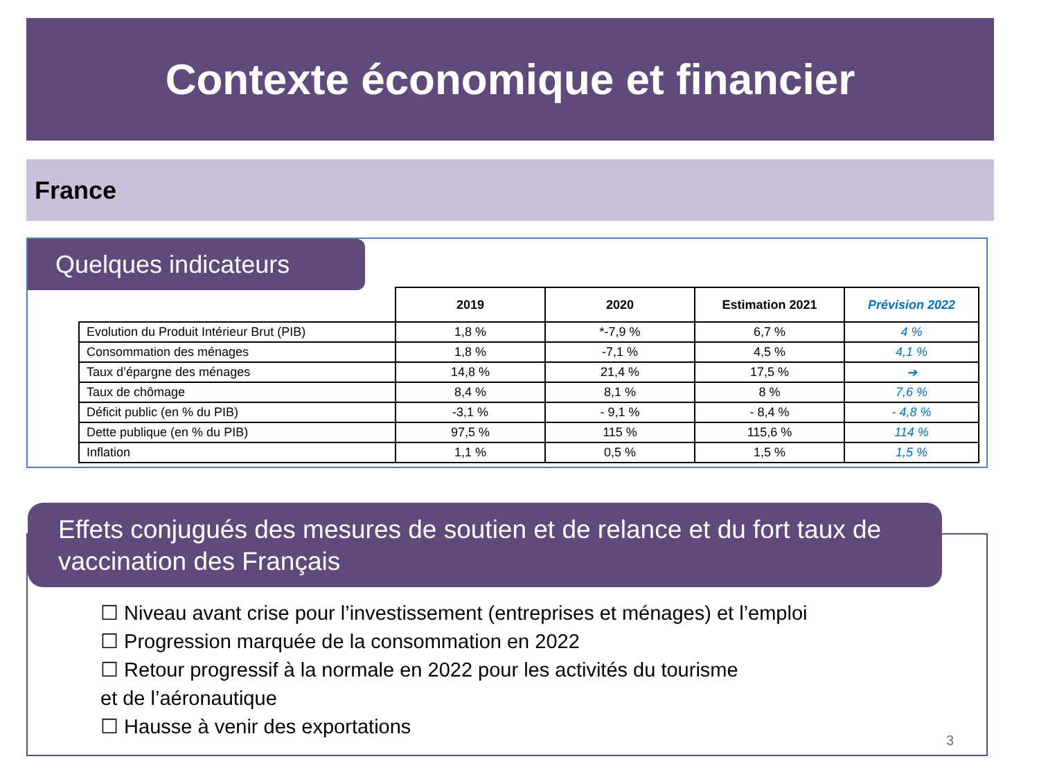Contexte économique et financier
France
Quelques indicateurs
| | 2019 | 2020 | Estimation 2021 | Prévision 2022 |
| --- | --- | --- | --- | --- |
| Evolution du Produit Intérieur Brut (PIB) | 1,8 % | *-7,9 % | 6,7 % | 4 % |
| Consommation des ménages | 1,8 % | -7,1 % | 4,5 % | 4,1 % |
| Taux d’épargne des ménages | 14,8 % | 21,4 % | 17,5 % | ➔ |
| Taux de chômage | 8,4 % | 8,1 % | 8 % | 7,6 % |
| Déficit public (en % du PIB) | -3,1 % | - 9,1 % | - 8,4 % | - 4,8 % |
| Dette publique (en % du PIB) | 97,5 % | 115 % | 115,6 % | 114 % |
| Inflation | 1,1 % | 0,5 % | 1,5 % | 1,5 % |
Effets conjugués des mesures de soutien et de relance et du fort taux de vaccination des Français
☐ Niveau avant crise pour l’investissement (entreprises et ménages) et l’emploi
☐ Progression marquée de la consommation en 2022
☐ Retour progressif à la normale en 2022 pour les activités du tourisme
et de l’aéronautique
☐ Hausse à venir des exportations
3